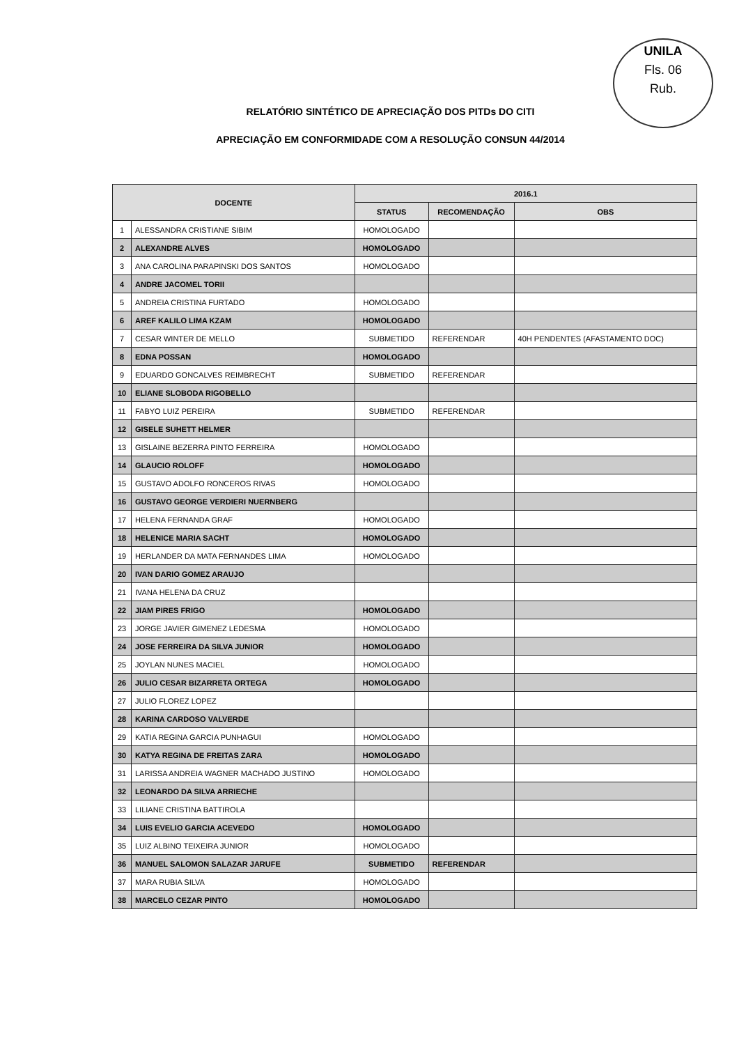UNILA
Fls. 06
Rub.
RELATÓRIO SINTÉTICO DE APRECIAÇÃO DOS PITDs DO CITI
APRECIAÇÃO EM CONFORMIDADE COM A RESOLUÇÃO CONSUN 44/2014
| DOCENTE | | 2016.1 | | |
| --- | --- | --- | --- | --- |
| | | STATUS | RECOMENDAÇÃO | OBS |
| 1 | ALESSANDRA CRISTIANE SIBIM | HOMOLOGADO | | |
| 2 | ALEXANDRE ALVES | HOMOLOGADO | | |
| 3 | ANA CAROLINA PARAPINSKI DOS SANTOS | HOMOLOGADO | | |
| 4 | ANDRE JACOMEL TORII | | | |
| 5 | ANDREIA CRISTINA FURTADO | HOMOLOGADO | | |
| 6 | AREF KALILO LIMA KZAM | HOMOLOGADO | | |
| 7 | CESAR WINTER DE MELLO | SUBMETIDO | REFERENDAR | 40H PENDENTES (AFASTAMENTO DOC) |
| 8 | EDNA POSSAN | HOMOLOGADO | | |
| 9 | EDUARDO GONCALVES REIMBRECHT | SUBMETIDO | REFERENDAR | |
| 10 | ELIANE SLOBODA RIGOBELLO | | | |
| 11 | FABYO LUIZ PEREIRA | SUBMETIDO | REFERENDAR | |
| 12 | GISELE SUHETT HELMER | | | |
| 13 | GISLAINE BEZERRA PINTO FERREIRA | HOMOLOGADO | | |
| 14 | GLAUCIO ROLOFF | HOMOLOGADO | | |
| 15 | GUSTAVO ADOLFO RONCEROS RIVAS | HOMOLOGADO | | |
| 16 | GUSTAVO GEORGE VERDIERI NUERNBERG | | | |
| 17 | HELENA FERNANDA GRAF | HOMOLOGADO | | |
| 18 | HELENICE MARIA SACHT | HOMOLOGADO | | |
| 19 | HERLANDER DA MATA FERNANDES LIMA | HOMOLOGADO | | |
| 20 | IVAN DARIO GOMEZ ARAUJO | | | |
| 21 | IVANA HELENA DA CRUZ | | | |
| 22 | JIAM PIRES FRIGO | HOMOLOGADO | | |
| 23 | JORGE JAVIER GIMENEZ LEDESMA | HOMOLOGADO | | |
| 24 | JOSE FERREIRA DA SILVA JUNIOR | HOMOLOGADO | | |
| 25 | JOYLAN NUNES MACIEL | HOMOLOGADO | | |
| 26 | JULIO CESAR BIZARRETA ORTEGA | HOMOLOGADO | | |
| 27 | JULIO FLOREZ LOPEZ | | | |
| 28 | KARINA CARDOSO VALVERDE | | | |
| 29 | KATIA REGINA GARCIA PUNHAGUI | HOMOLOGADO | | |
| 30 | KATYA REGINA DE FREITAS ZARA | HOMOLOGADO | | |
| 31 | LARISSA ANDREIA WAGNER MACHADO JUSTINO | HOMOLOGADO | | |
| 32 | LEONARDO DA SILVA ARRIECHE | | | |
| 33 | LILIANE CRISTINA BATTIROLA | | | |
| 34 | LUIS EVELIO GARCIA ACEVEDO | HOMOLOGADO | | |
| 35 | LUIZ ALBINO TEIXEIRA JUNIOR | HOMOLOGADO | | |
| 36 | MANUEL SALOMON SALAZAR JARUFE | SUBMETIDO | REFERENDAR | |
| 37 | MARA RUBIA SILVA | HOMOLOGADO | | |
| 38 | MARCELO CEZAR PINTO | HOMOLOGADO | | |